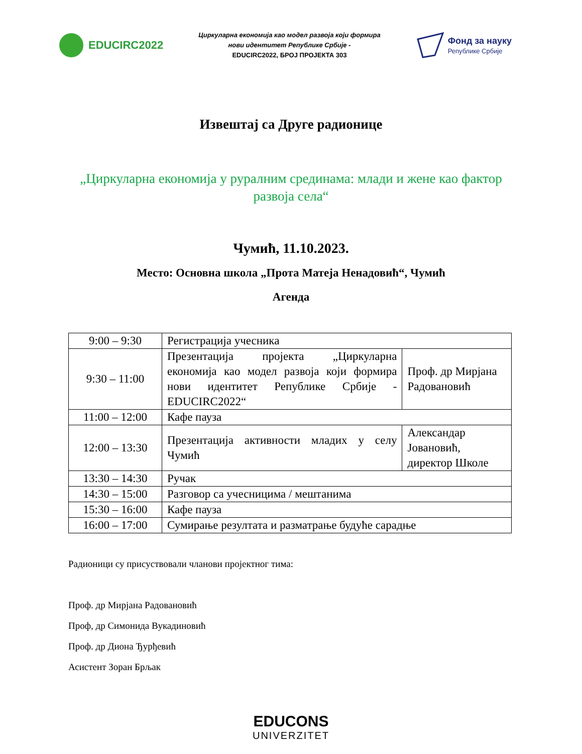EDUCIRC2022
Циркуларна економија као модел развоја који формира
нови идентитет Републике Србије -
EDUCIRC2022, БРОЈ ПРОЈЕКТА 303
Фонд за науку
Републике Србије
Извештај са Друге радионице
„Циркуларна економија у руралним срединама: млади и жене као фактор развоја села“
Чумић, 11.10.2023.
Место: Основна школа „Прота Матеја Ненадовић“, Чумић
Агенда
| 9:00 – 9:30 | Регистрација учесника | |
| 9:30 – 11:00 | Презентација пројекта „Циркуларна економија као модел развоја који формира нови идентитет Републике Србије - EDUCIRC2022“ | Проф. др Мирјана Радовановић |
| 11:00 – 12:00 | Кафе пауза | |
| 12:00 – 13:30 | Презентација активности младих у селу Чумић | Александар Јовановић, директор Школе |
| 13:30 – 14:30 | Ручак | |
| 14:30 – 15:00 | Разговор са учесницима / мештанима | |
| 15:30 – 16:00 | Кафе пауза | |
| 16:00 – 17:00 | Сумирање резултата и разматрање будуће сарадње | |
Радионици су присуствовали чланови пројектног тима:
Проф. др Мирјана Радовановић
Проф, др Симонида Вукадиновић
Проф. др Диона Ђурђевић
Асистент Зоран Брљак
EDUCONS
UNIVERZITET